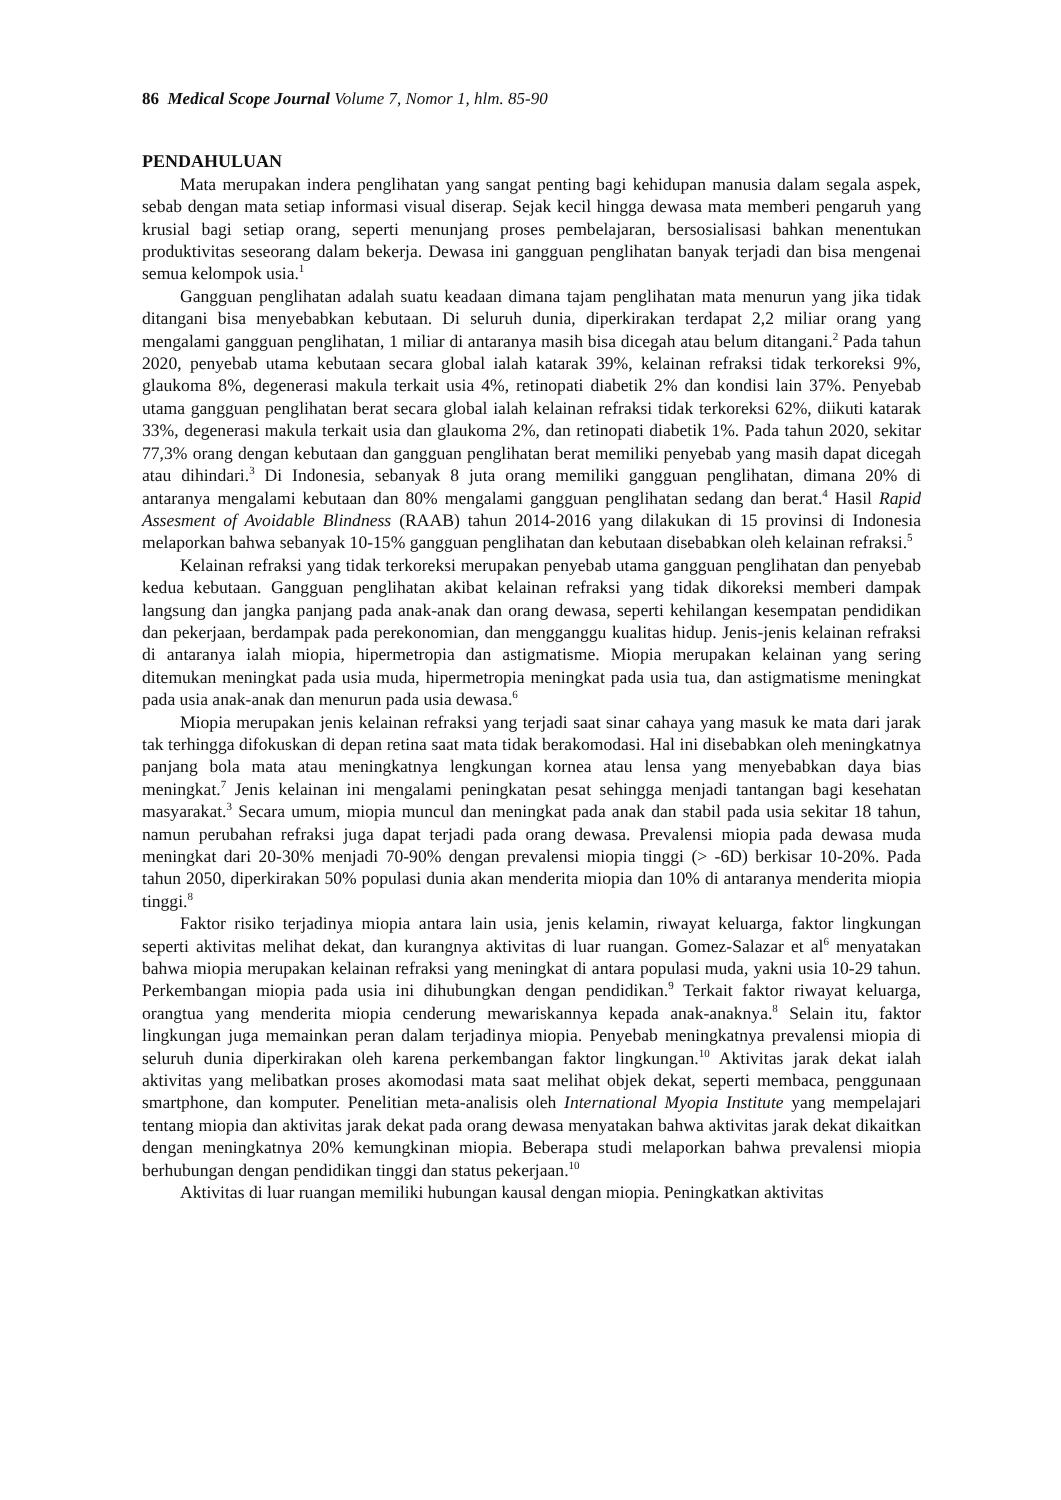86 Medical Scope Journal Volume 7, Nomor 1, hlm. 85-90
PENDAHULUAN
Mata merupakan indera penglihatan yang sangat penting bagi kehidupan manusia dalam segala aspek, sebab dengan mata setiap informasi visual diserap. Sejak kecil hingga dewasa mata memberi pengaruh yang krusial bagi setiap orang, seperti menunjang proses pembelajaran, bersosialisasi bahkan menentukan produktivitas seseorang dalam bekerja. Dewasa ini gangguan penglihatan banyak terjadi dan bisa mengenai semua kelompok usia.<sup>1</sup>
Gangguan penglihatan adalah suatu keadaan dimana tajam penglihatan mata menurun yang jika tidak ditangani bisa menyebabkan kebutaan. Di seluruh dunia, diperkirakan terdapat 2,2 miliar orang yang mengalami gangguan penglihatan, 1 miliar di antaranya masih bisa dicegah atau belum ditangani.<sup>2</sup> Pada tahun 2020, penyebab utama kebutaan secara global ialah katarak 39%, kelainan refraksi tidak terkoreksi 9%, glaukoma 8%, degenerasi makula terkait usia 4%, retinopati diabetik 2% dan kondisi lain 37%. Penyebab utama gangguan penglihatan berat secara global ialah kelainan refraksi tidak terkoreksi 62%, diikuti katarak 33%, degenerasi makula terkait usia dan glaukoma 2%, dan retinopati diabetik 1%. Pada tahun 2020, sekitar 77,3% orang dengan kebutaan dan gangguan penglihatan berat memiliki penyebab yang masih dapat dicegah atau dihindari.<sup>3</sup> Di Indonesia, sebanyak 8 juta orang memiliki gangguan penglihatan, dimana 20% di antaranya mengalami kebutaan dan 80% mengalami gangguan penglihatan sedang dan berat.<sup>4</sup> Hasil Rapid Assesment of Avoidable Blindness (RAAB) tahun 2014-2016 yang dilakukan di 15 provinsi di Indonesia melaporkan bahwa sebanyak 10-15% gangguan penglihatan dan kebutaan disebabkan oleh kelainan refraksi.<sup>5</sup>
Kelainan refraksi yang tidak terkoreksi merupakan penyebab utama gangguan penglihatan dan penyebab kedua kebutaan. Gangguan penglihatan akibat kelainan refraksi yang tidak dikoreksi memberi dampak langsung dan jangka panjang pada anak-anak dan orang dewasa, seperti kehilangan kesempatan pendidikan dan pekerjaan, berdampak pada perekonomian, dan mengganggu kualitas hidup. Jenis-jenis kelainan refraksi di antaranya ialah miopia, hipermetropia dan astigmatisme. Miopia merupakan kelainan yang sering ditemukan meningkat pada usia muda, hipermetropia meningkat pada usia tua, dan astigmatisme meningkat pada usia anak-anak dan menurun pada usia dewasa.<sup>6</sup>
Miopia merupakan jenis kelainan refraksi yang terjadi saat sinar cahaya yang masuk ke mata dari jarak tak terhingga difokuskan di depan retina saat mata tidak berakomodasi. Hal ini disebabkan oleh meningkatnya panjang bola mata atau meningkatnya lengkungan kornea atau lensa yang menyebabkan daya bias meningkat.<sup>7</sup> Jenis kelainan ini mengalami peningkatan pesat sehingga menjadi tantangan bagi kesehatan masyarakat.<sup>3</sup> Secara umum, miopia muncul dan meningkat pada anak dan stabil pada usia sekitar 18 tahun, namun perubahan refraksi juga dapat terjadi pada orang dewasa. Prevalensi miopia pada dewasa muda meningkat dari 20-30% menjadi 70-90% dengan prevalensi miopia tinggi (> -6D) berkisar 10-20%. Pada tahun 2050, diperkirakan 50% populasi dunia akan menderita miopia dan 10% di antaranya menderita miopia tinggi.<sup>8</sup>
Faktor risiko terjadinya miopia antara lain usia, jenis kelamin, riwayat keluarga, faktor lingkungan seperti aktivitas melihat dekat, dan kurangnya aktivitas di luar ruangan. Gomez-Salazar et al<sup>6</sup> menyatakan bahwa miopia merupakan kelainan refraksi yang meningkat di antara populasi muda, yakni usia 10-29 tahun. Perkembangan miopia pada usia ini dihubungkan dengan pendidikan.<sup>9</sup> Terkait faktor riwayat keluarga, orangtua yang menderita miopia cenderung mewariskannya kepada anak-anaknya.<sup>8</sup> Selain itu, faktor lingkungan juga memainkan peran dalam terjadinya miopia. Penyebab meningkatnya prevalensi miopia di seluruh dunia diperkirakan oleh karena perkembangan faktor lingkungan.<sup>10</sup> Aktivitas jarak dekat ialah aktivitas yang melibatkan proses akomodasi mata saat melihat objek dekat, seperti membaca, penggunaan smartphone, dan komputer. Penelitian meta-analisis oleh International Myopia Institute yang mempelajari tentang miopia dan aktivitas jarak dekat pada orang dewasa menyatakan bahwa aktivitas jarak dekat dikaitkan dengan meningkatnya 20% kemungkinan miopia. Beberapa studi melaporkan bahwa prevalensi miopia berhubungan dengan pendidikan tinggi dan status pekerjaan.<sup>10</sup>
Aktivitas di luar ruangan memiliki hubungan kausal dengan miopia. Peningkatkan aktivitas